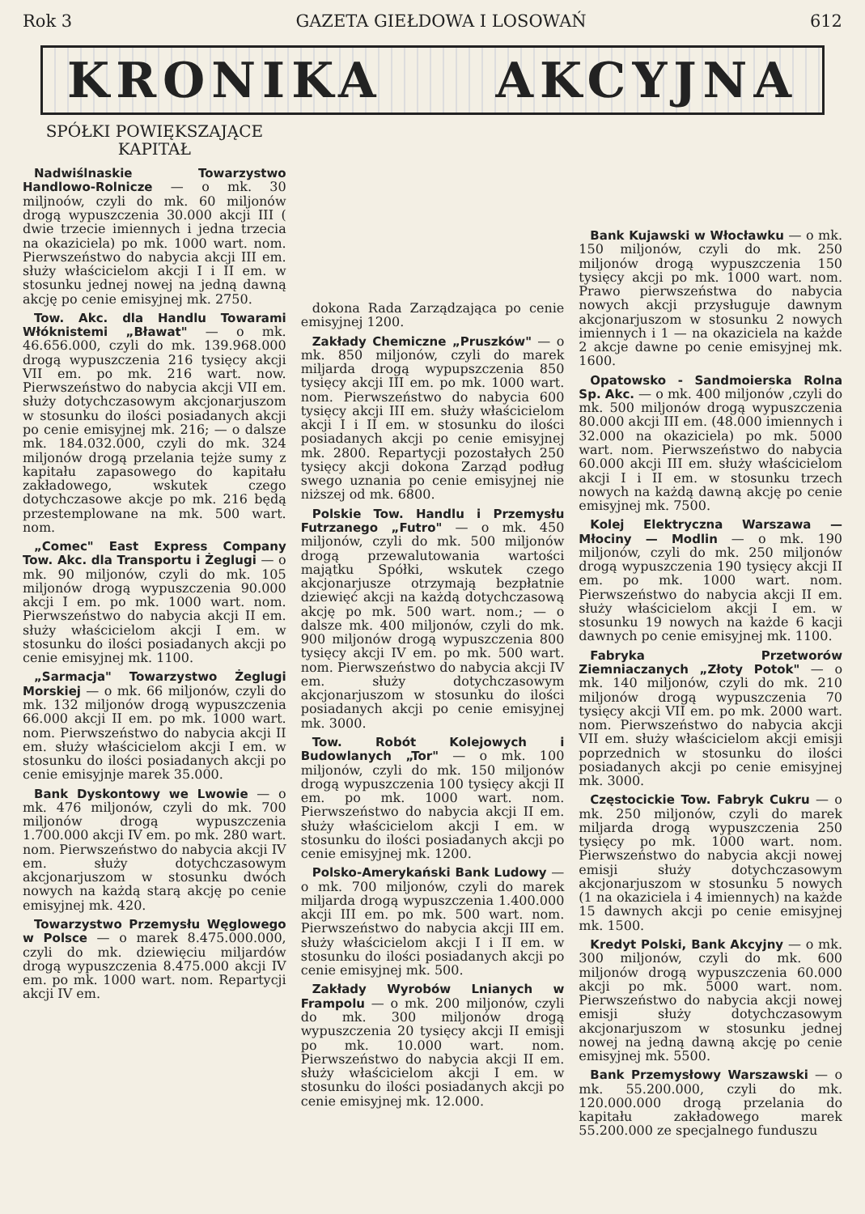Rok 3 GAZETA GIEŁDOWA I LOSOWAŃ 612
KRONIKA AKCYJNA
SPÓŁKI POWIĘKSZAJĄCE KAPITAŁ
Nadwiślnaskie Towarzystwo Handlowo-Rolnicze — o mk. 30 miljnoów, czyli do mk. 60 miljonów drogą wypuszczenia 30.000 akcji III ( dwie trzecie imiennych i jedna trzecia na okaziciela) po mk. 1000 wart. nom. Pierwszeństwo do nabycia akcji III em. służy właścicielom akcji I i II em. w stosunku jednej nowej na jedną dawną akcję po cenie emisyjnej mk. 2750.
Tow. Akc. dla Handlu Towarami Włóknistemi „Bławat" — o mk. 46.656.000, czyli do mk. 139.968.000 drogą wypuszczenia 216 tysięcy akcji VII em. po mk. 216 wart. now. Pierwszeństwo do nabycia akcji VII em. służy dotychczasowym akcjonarjuszom w stosunku do ilości posiadanych akcji po cenie emisyjnej mk. 216; — o dalsze mk. 184.032.000, czyli do mk. 324 miljonów drogą przelania tejże sumy z kapitału zapasowego do kapitału zakładowego, wskutek czego dotychczasowe akcje po mk. 216 będą przestemplowane na mk. 500 wart. nom.
„Comec" East Express Company Tow. Akc. dla Transportu i Żeglugi — o mk. 90 miljonów, czyli do mk. 105 miljonów drogą wypuszczenia 90.000 akcji I em. po mk. 1000 wart. nom. Pierwszeństwo do nabycia akcji II em. służy właścicielom akcji I em. w stosunku do ilości posiadanych akcji po cenie emisyjnej mk. 1100.
„Sarmacja" Towarzystwo Żeglugi Morskiej — o mk. 66 miljonów, czyli do mk. 132 miljonów drogą wypuszczenia 66.000 akcji II em. po mk. 1000 wart. nom. Pierwszeństwo do nabycia akcji II em. służy właścicielom akcji I em. w stosunku do ilości posiadanych akcji po cenie emisyjnje marek 35.000.
Bank Dyskontowy we Lwowie — o mk. 476 miljonów, czyli do mk. 700 miljonów drogą wypuszczenia 1.700.000 akcji IV em. po mk. 280 wart. nom. Pierwszeństwo do nabycia akcji IV em. służy dotychczasowym akcjonarjuszom w stosunku dwóch nowych na każdą starą akcję po cenie emisyjnej mk. 420.
Towarzystwo Przemysłu Węglowego w Polsce — o marek 8.475.000.000, czyli do mk. dziewięciu miljardów drogą wypuszczenia 8.475.000 akcji IV em. po mk. 1000 wart. nom. Repartycji akcji IV em.
dokona Rada Zarządzająca po cenie emisyjnej 1200.
Zakłady Chemiczne „Pruszków" — o mk. 850 miljonów, czyli do marek miljarda drogą wypupszczenia 850 tysięcy akcji III em. po mk. 1000 wart. nom. Pierwszeństwo do nabycia 600 tysięcy akcji III em. służy właścicielom akcji I i II em. w stosunku do ilości posiadanych akcji po cenie emisyjnej mk. 2800. Repartycji pozostałych 250 tysięcy akcji dokona Zarząd podług swego uznania po cenie emisyjnej nie niższej od mk. 6800.
Polskie Tow. Handlu i Przemysłu Futrzanego „Futro" — o mk. 450 miljonów, czyli do mk. 500 miljonów drogą przewalutowania wartości majątku Spółki, wskutek czego akcjonarjusze otrzymają bezpłatnie dziewięć akcji na każdą dotychczasową akcję po mk. 500 wart. nom.; — o dalsze mk. 400 miljonów, czyli do mk. 900 miljonów drogą wypuszczenia 800 tysięcy akcji IV em. po mk. 500 wart. nom. Pierwszeństwo do nabycia akcji IV em. służy dotychczasowym akcjonarjuszom w stosunku do ilości posiadanych akcji po cenie emisyjnej mk. 3000.
Tow. Robót Kolejowych i Budowlanych „Tor" — o mk. 100 miljonów, czyli do mk. 150 miljonów drogą wypuszczenia 100 tysięcy akcji II em. po mk. 1000 wart. nom. Pierwszeństwo do nabycia akcji II em. służy właścicielom akcji I em. w stosunku do ilości posiadanych akcji po cenie emisyjnej mk. 1200.
Polsko-Amerykański Bank Ludowy — o mk. 700 miljonów, czyli do marek miljarda drogą wypuszczenia 1.400.000 akcji III em. po mk. 500 wart. nom. Pierwszeństwo do nabycia akcji III em. służy właścicielom akcji I i II em. w stosunku do ilości posiadanych akcji po cenie emisyjnej mk. 500.
Zakłady Wyrobów Lnianych w Frampolu — o mk. 200 miljonów, czyli do mk. 300 miljonów drogą wypuszczenia 20 tysięcy akcji II emisji po mk. 10.000 wart. nom. Pierwszeństwo do nabycia akcji II em. służy właścicielom akcji I em. w stosunku do ilości posiadanych akcji po cenie emisyjnej mk. 12.000.
Bank Kujawski w Włocławku — o mk. 150 miljonów, czyli do mk. 250 miljonów drogą wypuszczenia 150 tysięcy akcji po mk. 1000 wart. nom. Prawo pierwszeństwa do nabycia nowych akcji przysługuje dawnym akcjonarjuszom w stosunku 2 nowych imiennych i 1 — na okaziciela na każde 2 akcje dawne po cenie emisyjnej mk. 1600.
Opatowsko - Sandmoierska Rolna Sp. Akc. — o mk. 400 miljonów ,czyli do mk. 500 miljonów drogą wypuszczenia 80.000 akcji III em. (48.000 imiennych i 32.000 na okaziciela) po mk. 5000 wart. nom. Pierwszeństwo do nabycia 60.000 akcji III em. służy właścicielom akcji I i II em. w stosunku trzech nowych na każdą dawną akcję po cenie emisyjnej mk. 7500.
Kolej Elektryczna Warszawa — Młociny — Modlin — o mk. 190 miljonów, czyli do mk. 250 miljonów drogą wypuszczenia 190 tysięcy akcji II em. po mk. 1000 wart. nom. Pierwszeństwo do nabycia akcji II em. służy właścicielom akcji I em. w stosunku 19 nowych na każde 6 kacji dawnych po cenie emisyjnej mk. 1100.
Fabryka Przetworów Ziemniaczanych „Złoty Potok" — o mk. 140 miljonów, czyli do mk. 210 miljonów drogą wypuszczenia 70 tysięcy akcji VII em. po mk. 2000 wart. nom. Pierwszeństwo do nabycia akcji VII em. służy właścicielom akcji emisji poprzednich w stosunku do ilości posiadanych akcji po cenie emisyjnej mk. 3000.
Częstocickie Tow. Fabryk Cukru — o mk. 250 miljonów, czyli do marek miljarda drogą wypuszczenia 250 tysięcy po mk. 1000 wart. nom. Pierwszeństwo do nabycia akcji nowej emisji służy dotychczasowym akcjonarjuszom w stosunku 5 nowych (1 na okaziciela i 4 imiennych) na każde 15 dawnych akcji po cenie emisyjnej mk. 1500.
Kredyt Polski, Bank Akcyjny — o mk. 300 miljonów, czyli do mk. 600 miljonów drogą wypuszczenia 60.000 akcji po mk. 5000 wart. nom. Pierwszeństwo do nabycia akcji nowej emisji służy dotychczasowym akcjonarjuszom w stosunku jednej nowej na jedną dawną akcję po cenie emisyjnej mk. 5500.
Bank Przemysłowy Warszawski — o mk. 55.200.000, czyli do mk. 120.000.000 drogą przelania do kapitału zakładowego marek 55.200.000 ze specjalnego funduszu